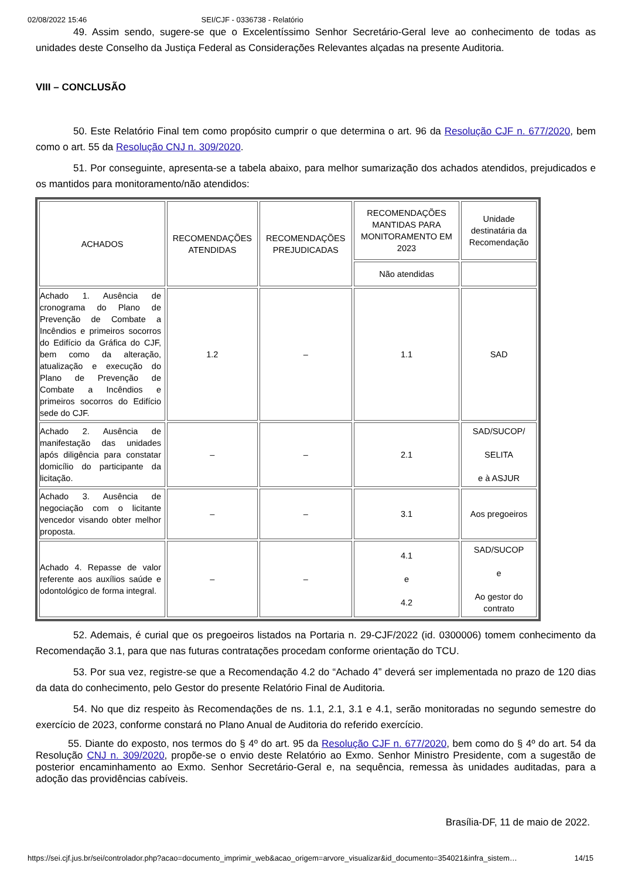02/08/2022 15:46 SEI/CJF - 0336738 - Relatório
49. Assim sendo, sugere-se que o Excelentíssimo Senhor Secretário-Geral leve ao conhecimento de todas as unidades deste Conselho da Justiça Federal as Considerações Relevantes alçadas na presente Auditoria.
VIII – CONCLUSÃO
50. Este Relatório Final tem como propósito cumprir o que determina o art. 96 da Resolução CJF n. 677/2020, bem como o art. 55 da Resolução CNJ n. 309/2020.
51. Por conseguinte, apresenta-se a tabela abaixo, para melhor sumarização dos achados atendidos, prejudicados e os mantidos para monitoramento/não atendidos:
| ACHADOS | RECOMENDAÇÕES ATENDIDAS | RECOMENDAÇÕES PREJUDICADAS | RECOMENDAÇÕES MANTIDAS PARA MONITORAMENTO EM 2023 | Unidade destinatária da Recomendação |
| | | | Não atendidas | |
| Achado 1. Ausência de cronograma do Plano de Prevenção de Combate a Incêndios e primeiros socorros do Edifício da Gráfica do CJF, bem como da alteração, atualização e execução do Plano de Prevenção de Combate a Incêndios e primeiros socorros do Edifício sede do CJF. | 1.2 | – | 1.1 | SAD |
| Achado 2. Ausência de manifestação das unidades após diligência para constatar domicílio do participante da licitação. | – | – | 2.1 | SAD/SUCOP/ SELITA e à ASJUR |
| Achado 3. Ausência de negociação com o licitante vencedor visando obter melhor proposta. | – | – | 3.1 | Aos pregoeiros |
| Achado 4. Repasse de valor referente aos auxílios saúde e odontológico de forma integral. | – | – | 4.1 e 4.2 | SAD/SUCOP e Ao gestor do contrato |
52. Ademais, é curial que os pregoeiros listados na Portaria n. 29-CJF/2022 (id. 0300006) tomem conhecimento da Recomendação 3.1, para que nas futuras contratações procedam conforme orientação do TCU.
53. Por sua vez, registre-se que a Recomendação 4.2 do “Achado 4” deverá ser implementada no prazo de 120 dias da data do conhecimento, pelo Gestor do presente Relatório Final de Auditoria.
54. No que diz respeito às Recomendações de ns. 1.1, 2.1, 3.1 e 4.1, serão monitoradas no segundo semestre do exercício de 2023, conforme constará no Plano Anual de Auditoria do referido exercício.
55. Diante do exposto, nos termos do § 4º do art. 95 da Resolução CJF n. 677/2020, bem como do § 4º do art. 54 da Resolução CNJ n. 309/2020, propõe-se o envio deste Relatório ao Exmo. Senhor Ministro Presidente, com a sugestão de posterior encaminhamento ao Exmo. Senhor Secretário-Geral e, na sequência, remessa às unidades auditadas, para a adoção das providências cabíveis.
Brasília-DF, 11 de maio de 2022.
https://sei.cjf.jus.br/sei/controlador.php?acao=documento_imprimir_web&acao_origem=arvore_visualizar&id_documento=354021&infra_sistem… 14/15